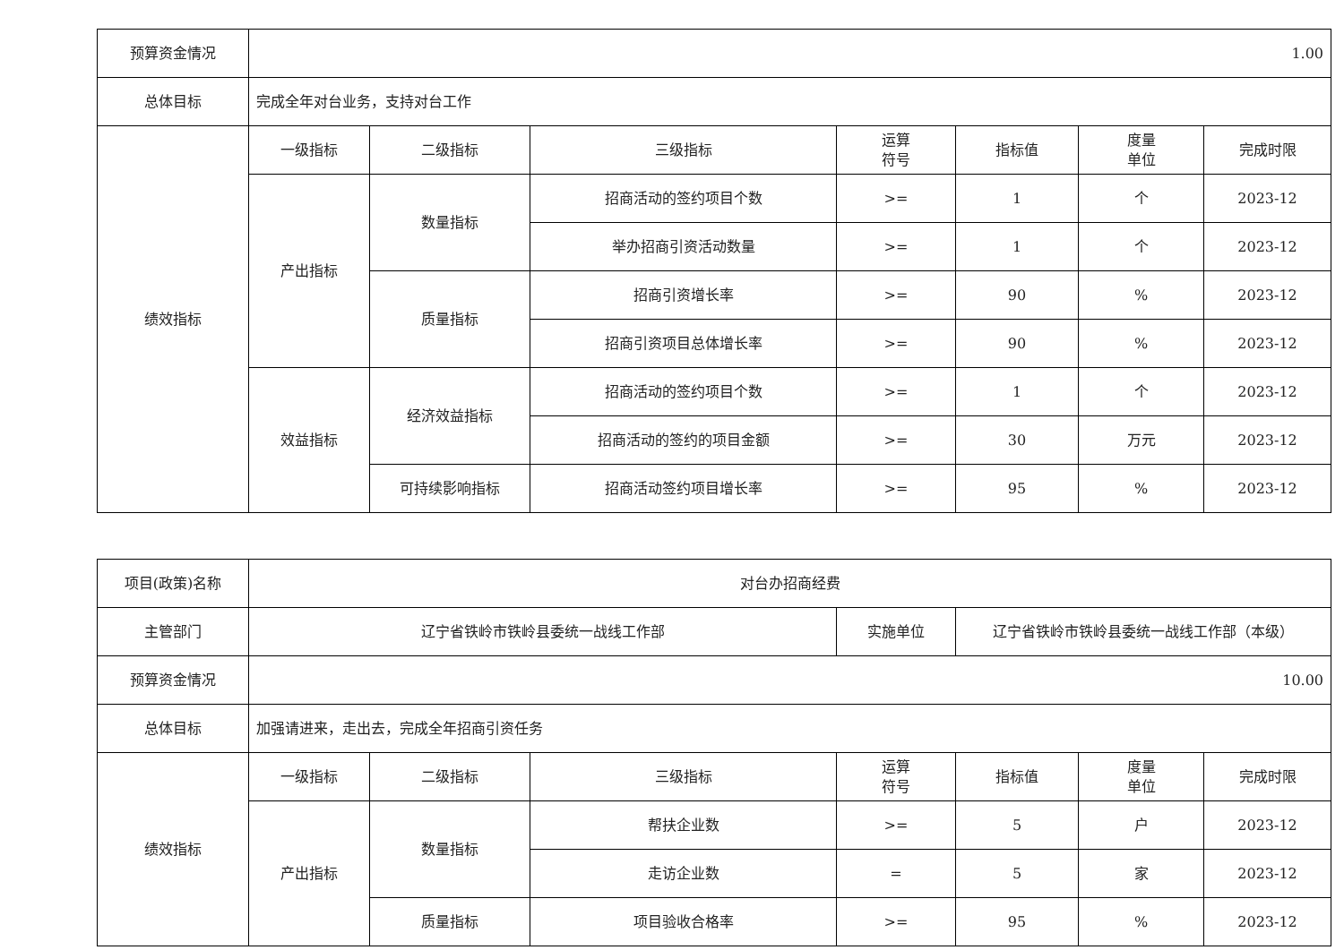| 预算资金情况 | 1.00 | | | | | | |
| 总体目标 | 完成全年对台业务，支持对台工作 | | | | | | |
| 绩效指标 | 一级指标 | 二级指标 | 三级指标 | 运算 符号 | 指标值 | 度量 单位 | 完成时限 |
| | 产出指标 | 数量指标 | 招商活动的签约项目个数 | >= | 1 | 个 | 2023-12 |
| | | | 举办招商引资活动数量 | >= | 1 | 个 | 2023-12 |
| | | 质量指标 | 招商引资增长率 | >= | 90 | % | 2023-12 |
| | | | 招商引资项目总体增长率 | >= | 90 | % | 2023-12 |
| | 效益指标 | 经济效益指标 | 招商活动的签约项目个数 | >= | 1 | 个 | 2023-12 |
| | | | 招商活动的签约的项目金额 | >= | 30 | 万元 | 2023-12 |
| | | 可持续影响指标 | 招商活动签约项目增长率 | >= | 95 | % | 2023-12 |
| 项目(政策)名称 | 对台办招商经费 | | | | | | |
| 主管部门 | 辽宁省铁岭市铁岭县委统一战线工作部 | | | 实施单位 | 辽宁省铁岭市铁岭县委统一战线工作部（本级） | | |
| 预算资金情况 | 10.00 | | | | | | |
| 总体目标 | 加强请进来，走出去，完成全年招商引资任务 | | | | | | |
| 绩效指标 | 一级指标 | 二级指标 | 三级指标 | 运算 符号 | 指标值 | 度量 单位 | 完成时限 |
| | 产出指标 | 数量指标 | 帮扶企业数 | >= | 5 | 户 | 2023-12 |
| | | | 走访企业数 | = | 5 | 家 | 2023-12 |
| | | 质量指标 | 项目验收合格率 | >= | 95 | % | 2023-12 |